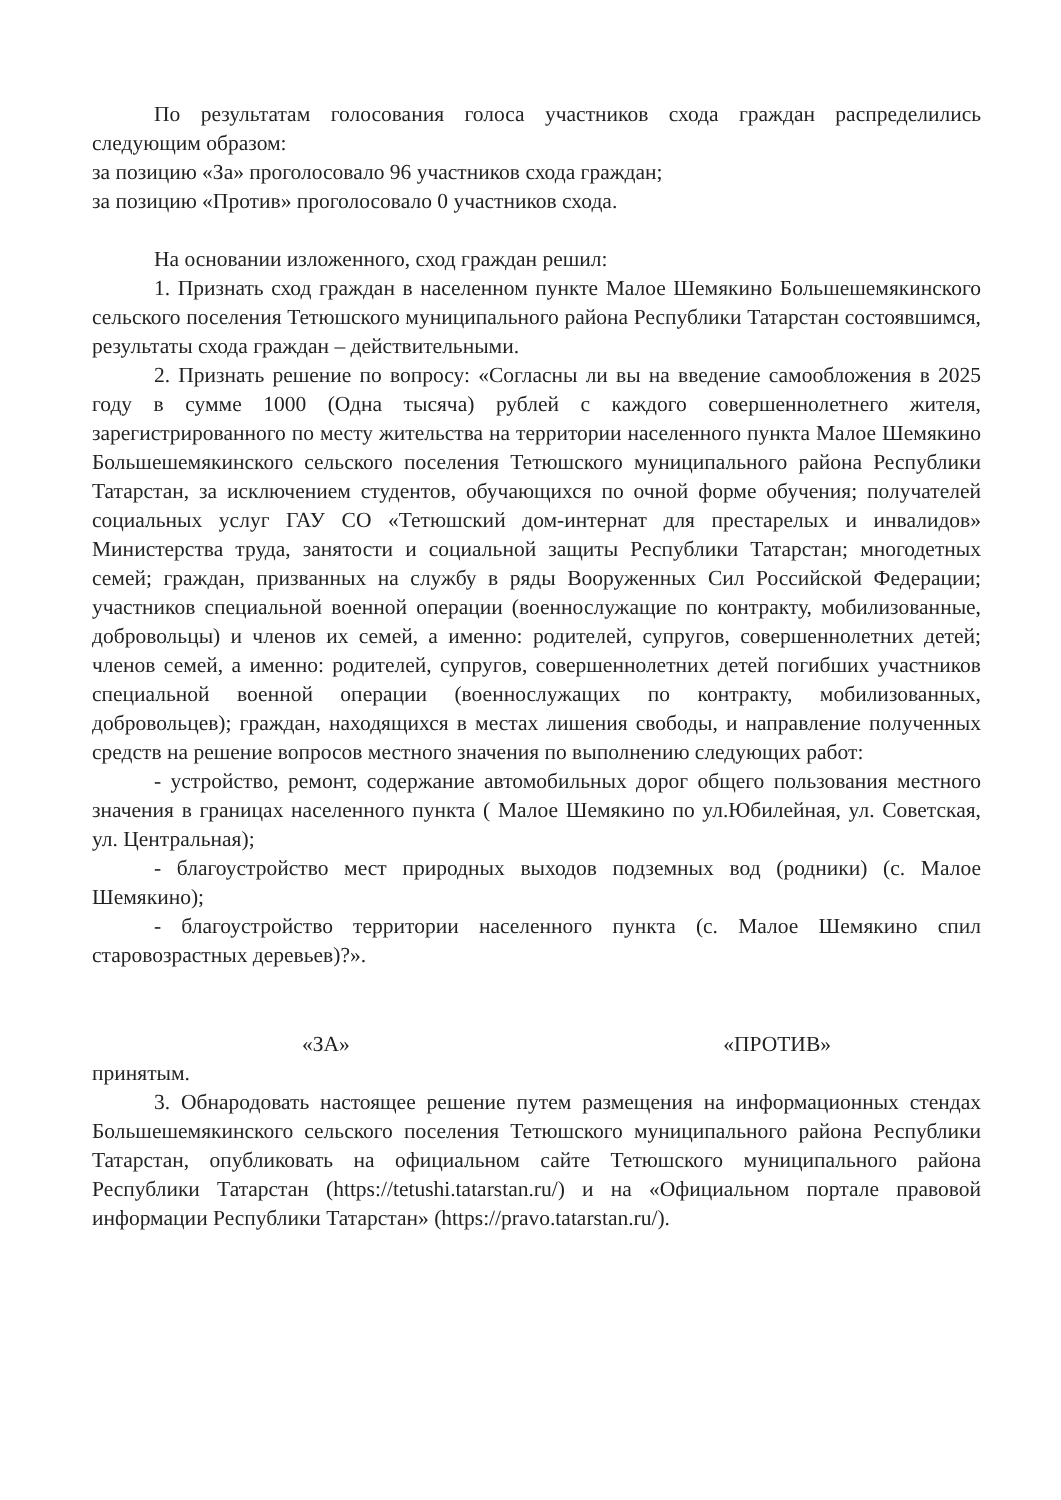По результатам голосования голоса участников схода граждан распределились следующим образом:
за позицию «За» проголосовало 96 участников схода граждан;
за позицию «Против» проголосовало 0 участников схода.
На основании изложенного, сход граждан решил:
1. Признать сход граждан в населенном пункте Малое Шемякино Большешемякинского сельского поселения Тетюшского муниципального района Республики Татарстан состоявшимся, результаты схода граждан – действительными.
2. Признать решение по вопросу: «Согласны ли вы на введение самообложения в 2025 году в сумме 1000 (Одна тысяча) рублей с каждого совершеннолетнего жителя, зарегистрированного по месту жительства на территории населенного пункта Малое Шемякино Большешемякинского сельского поселения Тетюшского муниципального района Республики Татарстан, за исключением студентов, обучающихся по очной форме обучения; получателей социальных услуг ГАУ СО «Тетюшский дом-интернат для престарелых и инвалидов» Министерства труда, занятости и социальной защиты Республики Татарстан; многодетных семей; граждан, призванных на службу в ряды Вооруженных Сил Российской Федерации; участников специальной военной операции (военнослужащие по контракту, мобилизованные, добровольцы) и членов их семей, а именно: родителей, супругов, совершеннолетних детей; членов семей, а именно: родителей, супругов, совершеннолетних детей погибших участников специальной военной операции (военнослужащих по контракту, мобилизованных, добровольцев); граждан, находящихся в местах лишения свободы, и направление полученных средств на решение вопросов местного значения по выполнению следующих работ:
- устройство, ремонт, содержание автомобильных дорог общего пользования местного значения в границах населенного пункта ( Малое Шемякино по ул.Юбилейная, ул. Советская, ул. Центральная);
- благоустройство мест природных выходов подземных вод (родники) (с. Малое Шемякино);
- благоустройство территории населенного пункта (с. Малое Шемякино спил старовозрастных деревьев)?».
«ЗА» «ПРОТИВ»
принятым.
3. Обнародовать настоящее решение путем размещения на информационных стендах Большешемякинского сельского поселения Тетюшского муниципального района Республики Татарстан, опубликовать на официальном сайте Тетюшского муниципального района Республики Татарстан (https://tetushi.tatarstan.ru/) и на «Официальном портале правовой информации Республики Татарстан» (https://pravo.tatarstan.ru/).